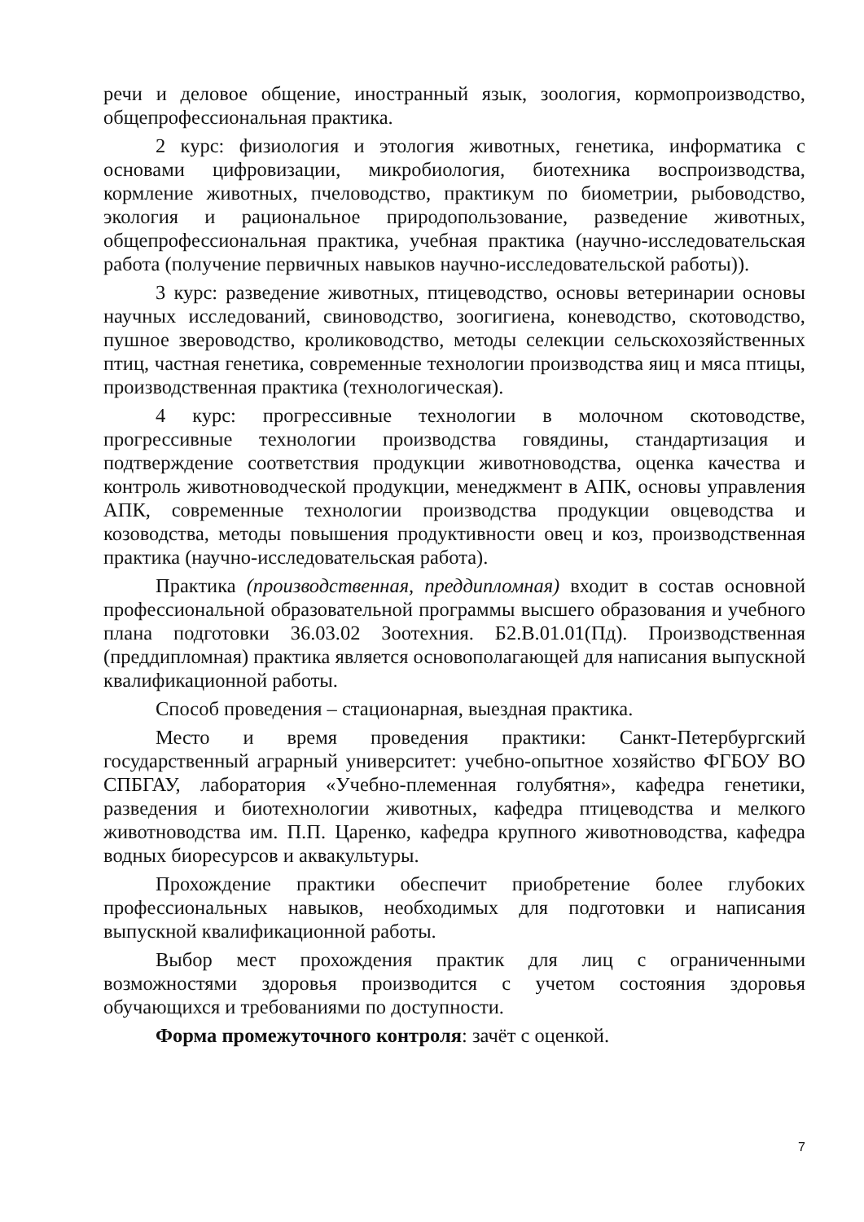речи и деловое общение, иностранный язык, зоология, кормопроизводство, общепрофессиональная практика.
2 курс: физиология и этология животных, генетика, информатика с основами цифровизации, микробиология, биотехника воспроизводства, кормление животных, пчеловодство, практикум по биометрии, рыбоводство, экология и рациональное природопользование, разведение животных, общепрофессиональная практика, учебная практика (научно-исследовательская работа (получение первичных навыков научно-исследовательской работы)).
3 курс: разведение животных, птицеводство, основы ветеринарии основы научных исследований, свиноводство, зоогигиена, коневодство, скотоводство, пушное звероводство, кролиководство, методы селекции сельскохозяйственных птиц, частная генетика, современные технологии производства яиц и мяса птицы, производственная практика (технологическая).
4 курс: прогрессивные технологии в молочном скотоводстве, прогрессивные технологии производства говядины, стандартизация и подтверждение соответствия продукции животноводства, оценка качества и контроль животноводческой продукции, менеджмент в АПК, основы управления АПК, современные технологии производства продукции овцеводства и козоводства, методы повышения продуктивности овец и коз, производственная практика (научно-исследовательская работа).
Практика (производственная, преддипломная) входит в состав основной профессиональной образовательной программы высшего образования и учебного плана подготовки 36.03.02 Зоотехния. Б2.В.01.01(Пд). Производственная (преддипломная) практика является основополагающей для написания выпускной квалификационной работы.
Способ проведения – стационарная, выездная практика.
Место и время проведения практики: Санкт-Петербургский государственный аграрный университет: учебно-опытное хозяйство ФГБОУ ВО СПБГАУ, лаборатория «Учебно-племенная голубятня», кафедра генетики, разведения и биотехнологии животных, кафедра птицеводства и мелкого животноводства им. П.П. Царенко, кафедра крупного животноводства, кафедра водных биоресурсов и аквакультуры.
Прохождение практики обеспечит приобретение более глубоких профессиональных навыков, необходимых для подготовки и написания выпускной квалификационной работы.
Выбор мест прохождения практик для лиц с ограниченными возможностями здоровья производится с учетом состояния здоровья обучающихся и требованиями по доступности.
Форма промежуточного контроля: зачёт с оценкой.
7